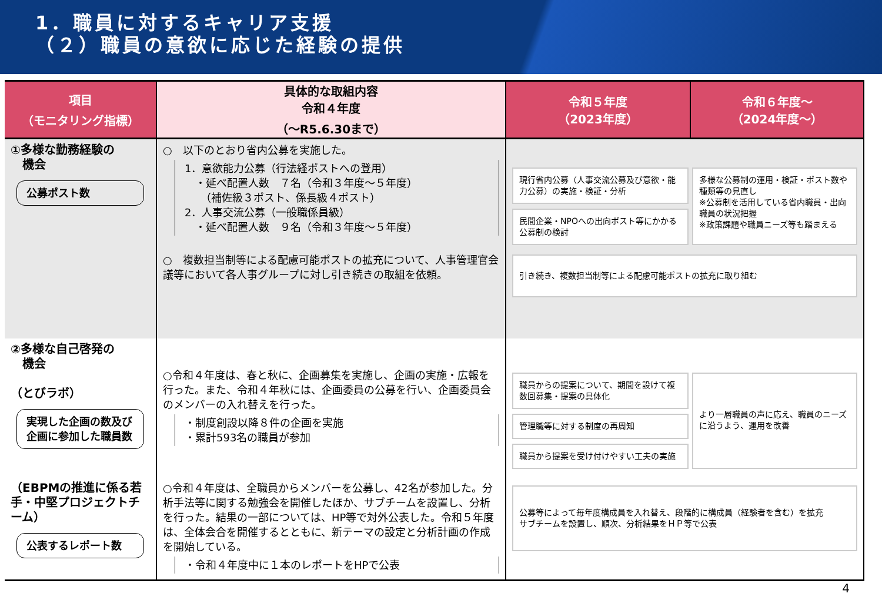1．職員に対するキャリア支援
（２）職員の意欲に応じた経験の提供
| 項目 （モニタリング指標） | 具体的な取組内容 令和４年度 （～R5.6.30まで） | 令和５年度 （2023年度） | 令和６年度～ （2024年度～） |
| --- | --- | --- | --- |
| ①多様な勤務経験の 機会 公募ポスト数 | ○ 以下のとおり省内公募を実施した。 1．意欲能力公募（行法経ポストへの登用） ・延べ配置人数 ７名（令和３年度～５年度） （補佐級３ポスト、係長級４ポスト） 2．人事交流公募（一般職係員級） ・延べ配置人数 ９名（令和３年度～５年度） ○ 複数担当制等による配慮可能ポストの拡充について、人事管理官会議等において各人事グループに対し引き続きの取組を依頼。 | 現行省内公募（人事交流公募及び意欲・能力公募）の実施・検証・分析 民間企業・NPOへの出向ポスト等にかかる公募制の検討 多様な公募制の運用・検証・ポスト数や種類等の見直し ※公募制を活用している省内職員・出向職員の状況把握 ※政策課題や職員ニーズ等も踏まえる 引き続き、複数担当制等による配慮可能ポストの拡充に取り組む | |
| ②多様な自己啓発の 機会 （とびラボ） 実現した企画の数及び企画に参加した職員数 | ○令和４年度は、春と秋に、企画募集を実施し、企画の実施・広報を行った。また、令和４年秋には、企画委員の公募を行い、企画委員会のメンバーの入れ替えを行った。 ・制度創設以降８件の企画を実施 ・累計593名の職員が参加 | 職員からの提案について、期間を設けて複数回募集・提案の具体化 管理職等に対する制度の再周知 職員から提案を受け付けやすい工夫の実施 より一層職員の声に応え、職員のニーズに沿うよう、運用を改善 | |
| （EBPMの推進に係る若手・中堅プロジェクトチーム） 公表するレポート数 | ○令和４年度は、全職員からメンバーを公募し、42名が参加した。分析手法等に関する勉強会を開催したほか、サブチームを設置し、分析を行った。結果の一部については、HP等で対外公表した。令和５年度は、全体会合を開催するとともに、新テーマの設定と分析計画の作成を開始している。 ・令和４年度中に１本のレポートをHPで公表 | 公募等によって毎年度構成員を入れ替え、段階的に構成員（経験者を含む）を拡充 サブチームを設置し、順次、分析結果をＨＰ等で公表 | |
4